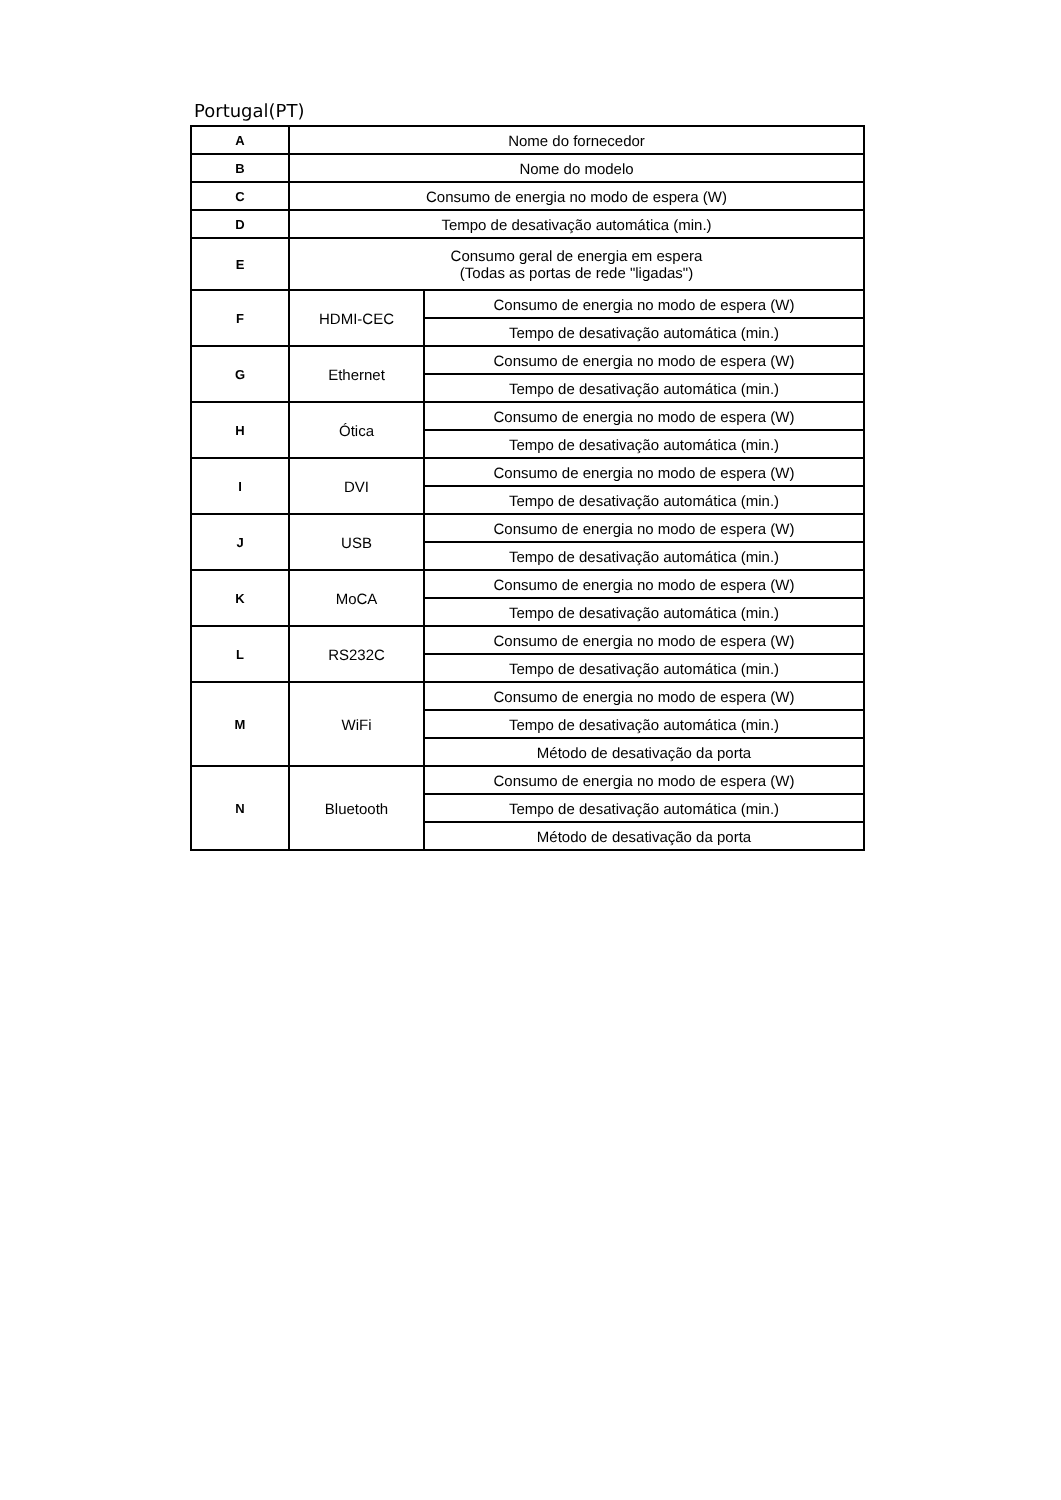Portugal(PT)
| A | Nome do fornecedor | |
| B | Nome do modelo | |
| C | Consumo de energia no modo de espera (W) | |
| D | Tempo de desativação automática (min.) | |
| E | Consumo geral de energia em espera (Todas as portas de rede "ligadas") | |
| F | HDMI-CEC | Consumo de energia no modo de espera (W) |
| | | Tempo de desativação automática (min.) |
| G | Ethernet | Consumo de energia no modo de espera (W) |
| | | Tempo de desativação automática (min.) |
| H | Ótica | Consumo de energia no modo de espera (W) |
| | | Tempo de desativação automática (min.) |
| I | DVI | Consumo de energia no modo de espera (W) |
| | | Tempo de desativação automática (min.) |
| J | USB | Consumo de energia no modo de espera (W) |
| | | Tempo de desativação automática (min.) |
| K | MoCA | Consumo de energia no modo de espera (W) |
| | | Tempo de desativação automática (min.) |
| L | RS232C | Consumo de energia no modo de espera (W) |
| | | Tempo de desativação automática (min.) |
| M | WiFi | Consumo de energia no modo de espera (W) |
| | | Tempo de desativação automática (min.) |
| | | Método de desativação da porta |
| N | Bluetooth | Consumo de energia no modo de espera (W) |
| | | Tempo de desativação automática (min.) |
| | | Método de desativação da porta |